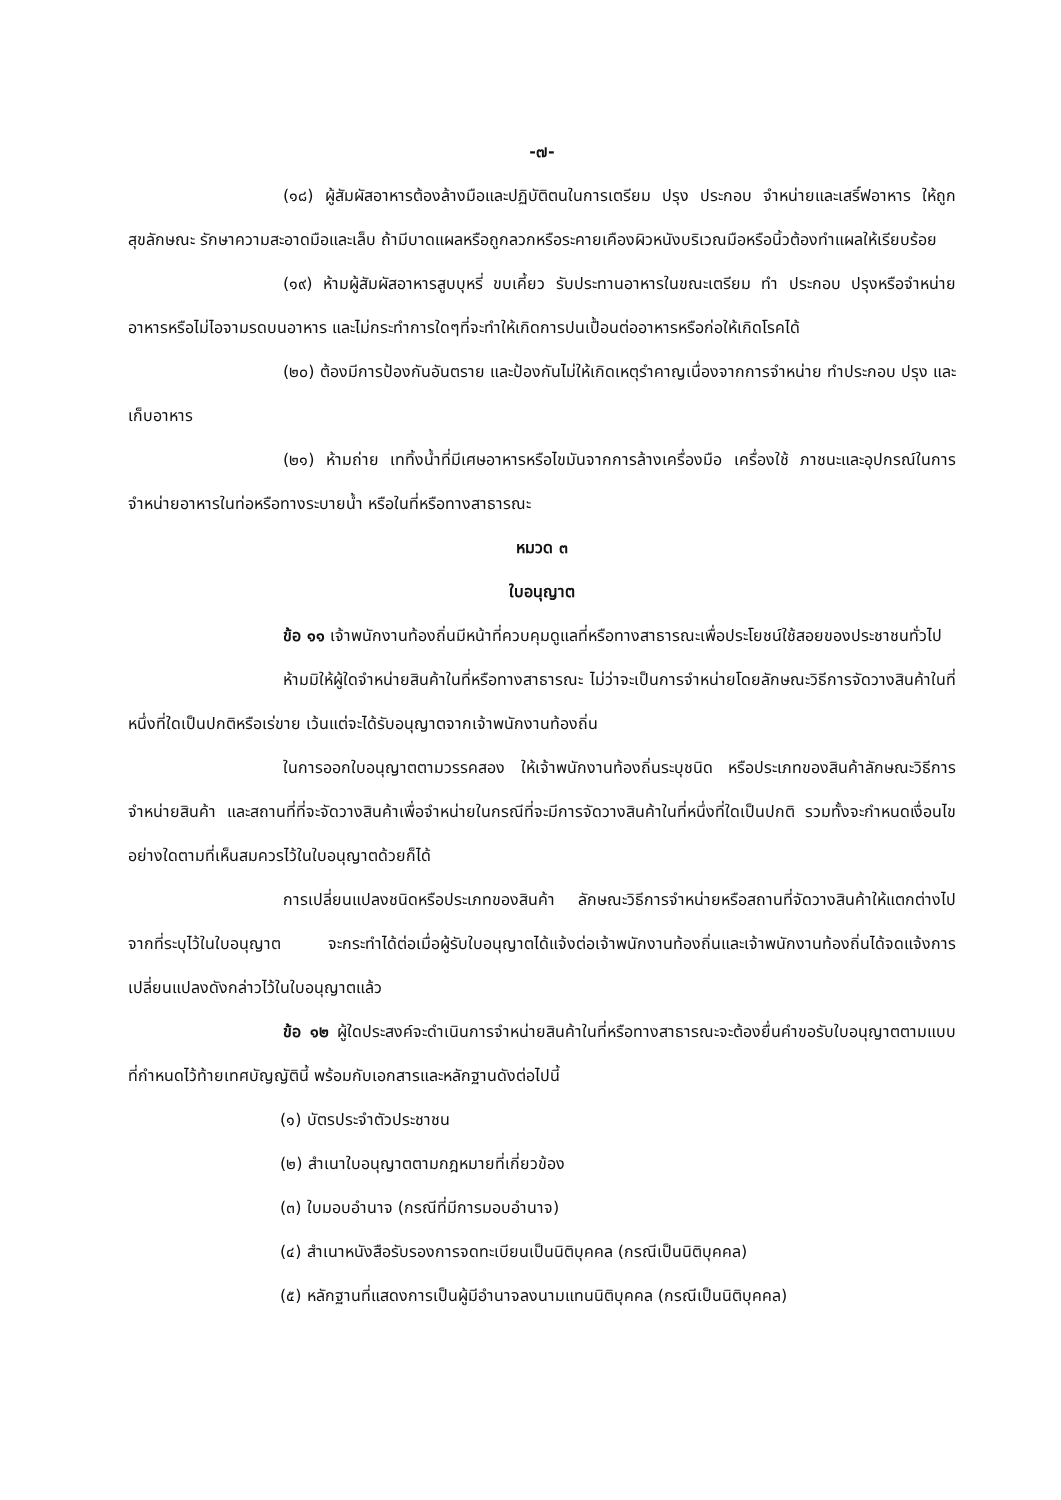-๗-
(๑๘) ผู้สัมผัสอาหารต้องล้างมือและปฏิบัติตนในการเตรียม ปรุง ประกอบ จำหน่ายและเสริ์ฟอาหาร ให้ถูกสุขลักษณะ รักษาความสะอาดมือและเล็บ ถ้ามีบาดแผลหรือถูกลวกหรือระคายเคืองผิวหนังบริเวณมือหรือนิ้วต้องทำแผลให้เรียบร้อย
(๑๙) ห้ามผู้สัมผัสอาหารสูบบุหรี่ ขบเคี้ยว รับประทานอาหารในขณะเตรียม ทำ ประกอบ ปรุงหรือจำหน่ายอาหารหรือไม่ไอจามรดบนอาหาร และไม่กระทำการใดๆที่จะทำให้เกิดการปนเปื้อนต่ออาหารหรือก่อให้เกิดโรคได้
(๒๐) ต้องมีการป้องกันอันตราย และป้องกันไม่ให้เกิดเหตุรำคาญเนื่องจากการจำหน่าย ทำประกอบ ปรุง และเก็บอาหาร
(๒๑) ห้ามถ่าย เททิ้งน้ำที่มีเศษอาหารหรือไขมันจากการล้างเครื่องมือ เครื่องใช้ ภาชนะและอุปกรณ์ในการจำหน่ายอาหารในท่อหรือทางระบายน้ำ หรือในที่หรือทางสาธารณะ
หมวด ๓
ใบอนุญาต
ข้อ ๑๑ เจ้าพนักงานท้องถิ่นมีหน้าที่ควบคุมดูแลที่หรือทางสาธารณะเพื่อประโยชน์ใช้สอยของประชาชนทั่วไป
ห้ามมิให้ผู้ใดจำหน่ายสินค้าในที่หรือทางสาธารณะ ไม่ว่าจะเป็นการจำหน่ายโดยลักษณะวิธีการจัดวางสินค้าในที่หนึ่งที่ใดเป็นปกติหรือเร่ขาย เว้นแต่จะได้รับอนุญาตจากเจ้าพนักงานท้องถิ่น
ในการออกใบอนุญาตตามวรรคสอง ให้เจ้าพนักงานท้องถิ่นระบุชนิด หรือประเภทของสินค้าลักษณะวิธีการจำหน่ายสินค้า และสถานที่ที่จะจัดวางสินค้าเพื่อจำหน่ายในกรณีที่จะมีการจัดวางสินค้าในที่หนึ่งที่ใดเป็นปกติ รวมทั้งจะกำหนดเงื่อนไขอย่างใดตามที่เห็นสมควรไว้ในใบอนุญาตด้วยก็ได้
การเปลี่ยนแปลงชนิดหรือประเภทของสินค้า ลักษณะวิธีการจำหน่ายหรือสถานที่จัดวางสินค้าให้แตกต่างไปจากที่ระบุไว้ในใบอนุญาต จะกระทำได้ต่อเมื่อผู้รับใบอนุญาตได้แจ้งต่อเจ้าพนักงานท้องถิ่นและเจ้าพนักงานท้องถิ่นได้จดแจ้งการเปลี่ยนแปลงดังกล่าวไว้ในใบอนุญาตแล้ว
ข้อ ๑๒ ผู้ใดประสงค์จะดำเนินการจำหน่ายสินค้าในที่หรือทางสาธารณะจะต้องยื่นคำขอรับใบอนุญาตตามแบบที่กำหนดไว้ท้ายเทศบัญญัตินี้ พร้อมกับเอกสารและหลักฐานดังต่อไปนี้
(๑) บัตรประจำตัวประชาชน
(๒) สำเนาใบอนุญาตตามกฎหมายที่เกี่ยวข้อง
(๓) ใบมอบอำนาจ (กรณีที่มีการมอบอำนาจ)
(๔) สำเนาหนังสือรับรองการจดทะเบียนเป็นนิติบุคคล (กรณีเป็นนิติบุคคล)
(๕) หลักฐานที่แสดงการเป็นผู้มีอำนาจลงนามแทนนิติบุคคล (กรณีเป็นนิติบุคคล)